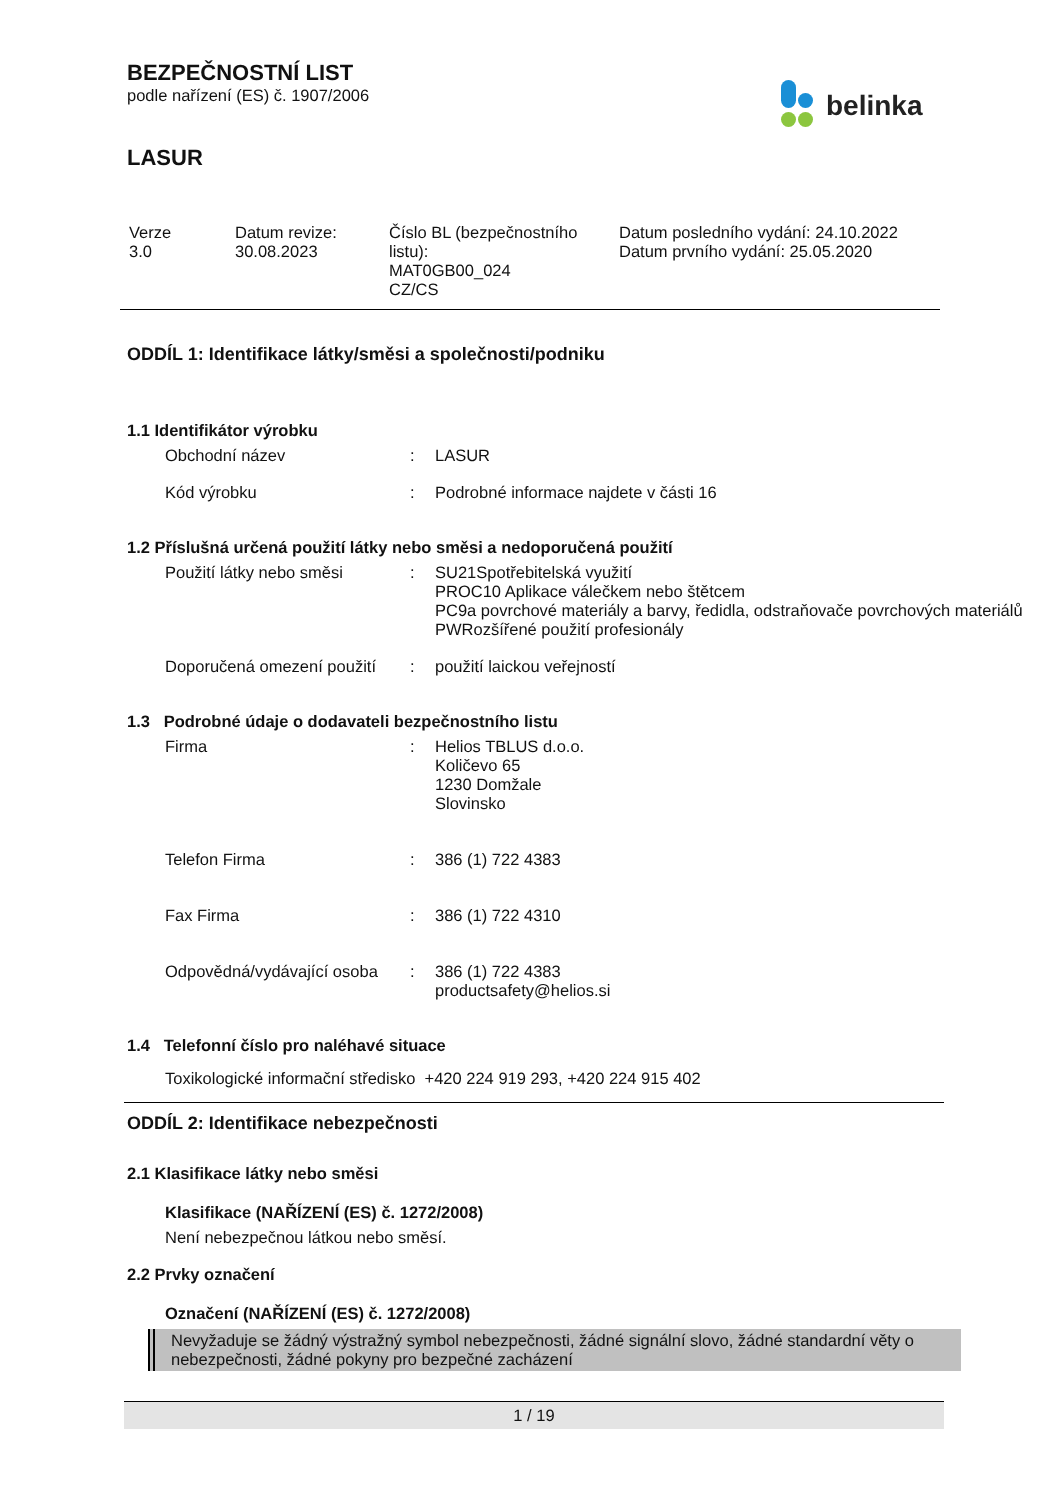BEZPEČNOSTNÍ LIST
podle nařízení (ES) č. 1907/2006
belinka
LASUR
| Verze 3.0 | Datum revize: 30.08.2023 | Číslo BL (bezpečnostního listu): MAT0GB00_024 CZ/CS | Datum posledního vydání: 24.10.2022 Datum prvního vydání: 25.05.2020 |
ODDÍL 1: Identifikace látky/směsi a společnosti/podniku
1.1 Identifikátor výrobku
| Obchodní název | : | LASUR |
| Kód výrobku | : | Podrobné informace najdete v části 16 |
1.2 Příslušná určená použití látky nebo směsi a nedoporučená použití
| Použití látky nebo směsi | : | SU21Spotřebitelská využití PROC10 Aplikace válečkem nebo štětcem PC9a povrchové materiály a barvy, ředidla, odstraňovače povrchových materiálů PWRozšířené použití profesionály |
| Doporučená omezení použití | : | použití laickou veřejností |
1.3 Podrobné údaje o dodavateli bezpečnostního listu
| Firma | : | Helios TBLUS d.o.o. Količevo 65 1230 Domžale Slovinsko |
| Telefon Firma | : | 386 (1) 722 4383 |
| Fax Firma | : | 386 (1) 722 4310 |
| Odpovědná/vydávající osoba | : | 386 (1) 722 4383 productsafety@helios.si |
1.4 Telefonní číslo pro naléhavé situace
Toxikologické informační středisko +420 224 919 293, +420 224 915 402
ODDÍL 2: Identifikace nebezpečnosti
2.1 Klasifikace látky nebo směsi
Klasifikace (NAŘÍZENÍ (ES) č. 1272/2008)
Není nebezpečnou látkou nebo směsí.
2.2 Prvky označení
Označení (NAŘÍZENÍ (ES) č. 1272/2008)
Nevyžaduje se žádný výstražný symbol nebezpečnosti, žádné signální slovo, žádné standardní věty o nebezpečnosti, žádné pokyny pro bezpečné zacházení
1 / 19